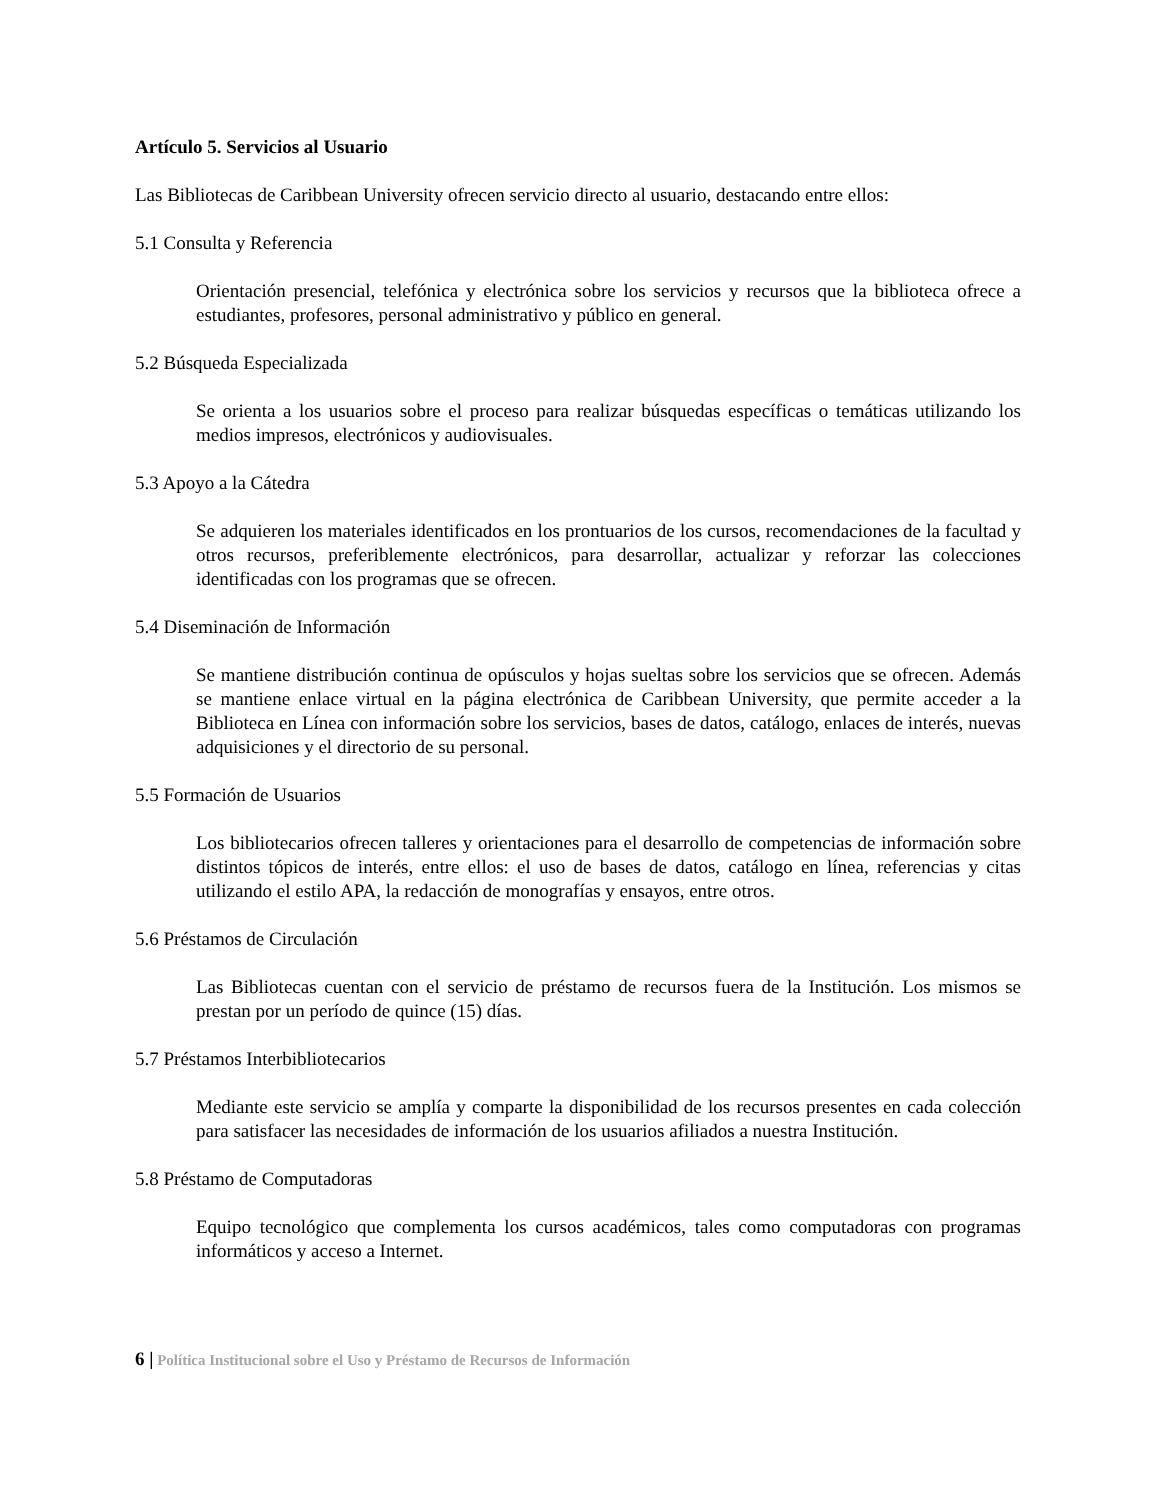Artículo 5. Servicios al Usuario
Las Bibliotecas de Caribbean University ofrecen servicio directo al usuario, destacando entre ellos:
5.1 Consulta y Referencia
Orientación presencial, telefónica y electrónica sobre los servicios y recursos que la biblioteca ofrece a estudiantes, profesores, personal administrativo y público en general.
5.2 Búsqueda Especializada
Se orienta a los usuarios sobre el proceso para realizar búsquedas específicas o temáticas utilizando los medios impresos, electrónicos y audiovisuales.
5.3 Apoyo a la Cátedra
Se adquieren los materiales identificados en los prontuarios de los cursos, recomendaciones de la facultad y otros recursos, preferiblemente electrónicos, para desarrollar, actualizar y reforzar las colecciones identificadas con los programas que se ofrecen.
5.4 Diseminación de Información
Se mantiene distribución continua de opúsculos y hojas sueltas sobre los servicios que se ofrecen. Además se mantiene enlace virtual en la página electrónica de Caribbean University, que permite acceder a la Biblioteca en Línea con información sobre los servicios, bases de datos, catálogo, enlaces de interés, nuevas adquisiciones y el directorio de su personal.
5.5 Formación de Usuarios
Los bibliotecarios ofrecen talleres y orientaciones para el desarrollo de competencias de información sobre distintos tópicos de interés, entre ellos: el uso de bases de datos, catálogo en línea, referencias y citas utilizando el estilo APA, la redacción de monografías y ensayos, entre otros.
5.6 Préstamos de Circulación
Las Bibliotecas cuentan con el servicio de préstamo de recursos fuera de la Institución. Los mismos se prestan por un período de quince (15) días.
5.7 Préstamos Interbibliotecarios
Mediante este servicio se amplía y comparte la disponibilidad de los recursos presentes en cada colección para satisfacer las necesidades de información de los usuarios afiliados a nuestra Institución.
5.8 Préstamo de Computadoras
Equipo tecnológico que complementa los cursos académicos, tales como computadoras con programas informáticos y acceso a Internet.
6 | Política Institucional sobre el Uso y Préstamo de Recursos de Información